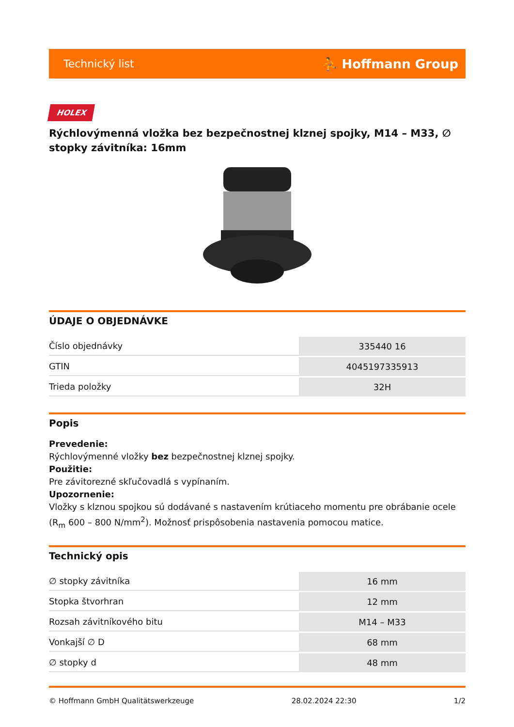Technický list ⛹ Hoffmann Group
HOLEX
Rýchlovýmenná vložka bez bezpečnostnej klznej spojky, M14 – M33, ∅ stopky závitníka: 16mm
ÚDAJE O OBJEDNÁVKE
| Číslo objednávky | 335440 16 |
| GTIN | 4045197335913 |
| Trieda položky | 32H |
Popis
Prevedenie:
Rýchlovýmenné vložky bez bezpečnostnej klznej spojky.
Použitie:
Pre závitorezné skľučovadlá s vypínaním.
Upozornenie:
Vložky s klznou spojkou sú dodávané s nastavením krútiaceho momentu pre obrábanie ocele (R<sub>m</sub> 600 – 800 N/mm<sup>2</sup>). Možnosť prispôsobenia nastavenia pomocou matice.
Technický opis
| ∅ stopky závitníka | 16 mm |
| Stopka štvorhran | 12 mm |
| Rozsah závitníkového bitu | M14 – M33 |
| Vonkajší ∅ D | 68 mm |
| ∅ stopky d | 48 mm |
© Hoffmann GmbH Qualitätswerkzeuge 28.02.2024 22:30 1/2